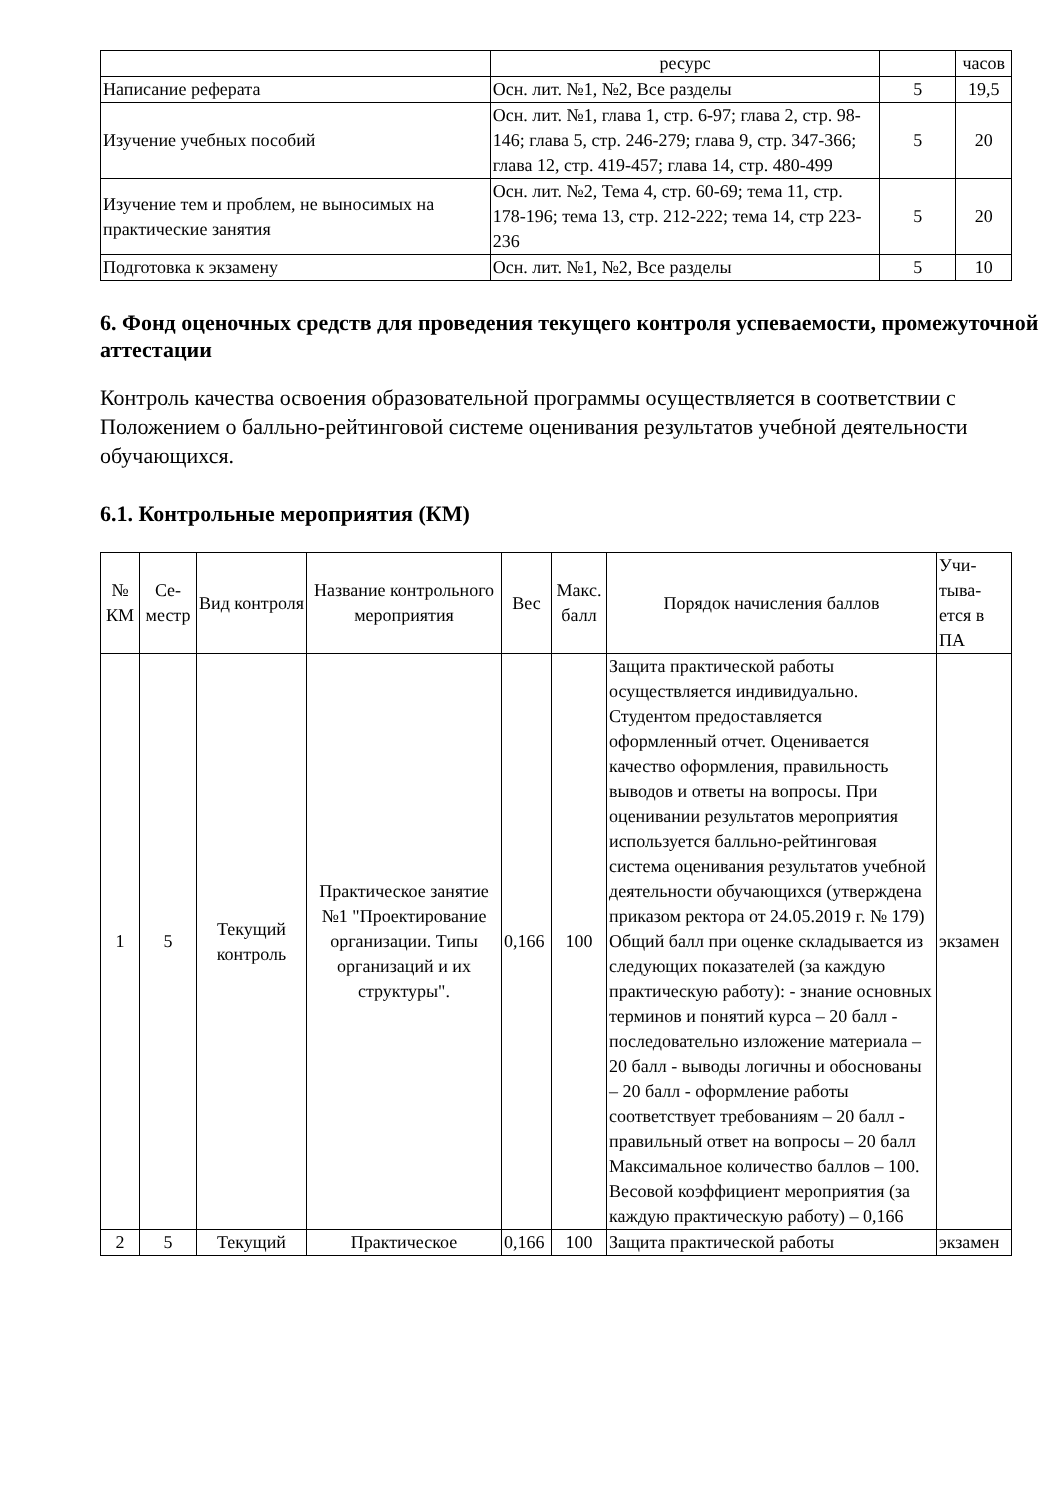| | ресурс | | часов |
| Написание реферата | Осн. лит. №1, №2, Все разделы | 5 | 19,5 |
| Изучение учебных пособий | Осн. лит. №1, глава 1, стр. 6-97; глава 2, стр. 98-146; глава 5, стр. 246-279; глава 9, стр. 347-366; глава 12, стр. 419-457; глава 14, стр. 480-499 | 5 | 20 |
| Изучение тем и проблем, не выносимых на практические занятия | Осн. лит. №2, Тема 4, стр. 60-69; тема 11, стр. 178-196; тема 13, стр. 212-222; тема 14, стр 223-236 | 5 | 20 |
| Подготовка к экзамену | Осн. лит. №1, №2, Все разделы | 5 | 10 |
6. Фонд оценочных средств для проведения текущего контроля успеваемости, промежуточной аттестации
Контроль качества освоения образовательной программы осуществляется в соответствии с Положением о балльно-рейтинговой системе оценивания результатов учебной деятельности обучающихся.
6.1. Контрольные мероприятия (КМ)
| № КМ | Се-местр | Вид контроля | Название контрольного мероприятия | Вес | Макс. балл | Порядок начисления баллов | Учи-тыва-ется в ПА |
| --- | --- | --- | --- | --- | --- | --- | --- |
| 1 | 5 | Текущий контроль | Практическое занятие №1 "Проектирование организации. Типы организаций и их структуры". | 0,166 | 100 | Защита практической работы осуществляется индивидуально. Студентом предоставляется оформленный отчет. Оценивается качество оформления, правильность выводов и ответы на вопросы. При оценивании результатов мероприятия используется балльно-рейтинговая система оценивания результатов учебной деятельности обучающихся (утверждена приказом ректора от 24.05.2019 г. № 179) Общий балл при оценке складывается из следующих показателей (за каждую практическую работу): - знание основных терминов и понятий курса – 20 балл - последовательно изложение материала – 20 балл - выводы логичны и обоснованы – 20 балл - оформление работы соответствует требованиям – 20 балл - правильный ответ на вопросы – 20 балл Максимальное количество баллов – 100. Весовой коэффициент мероприятия (за каждую практическую работу) – 0,166 | экзамен |
| 2 | 5 | Текущий | Практическое | 0,166 | 100 | Защита практической работы | экзамен |